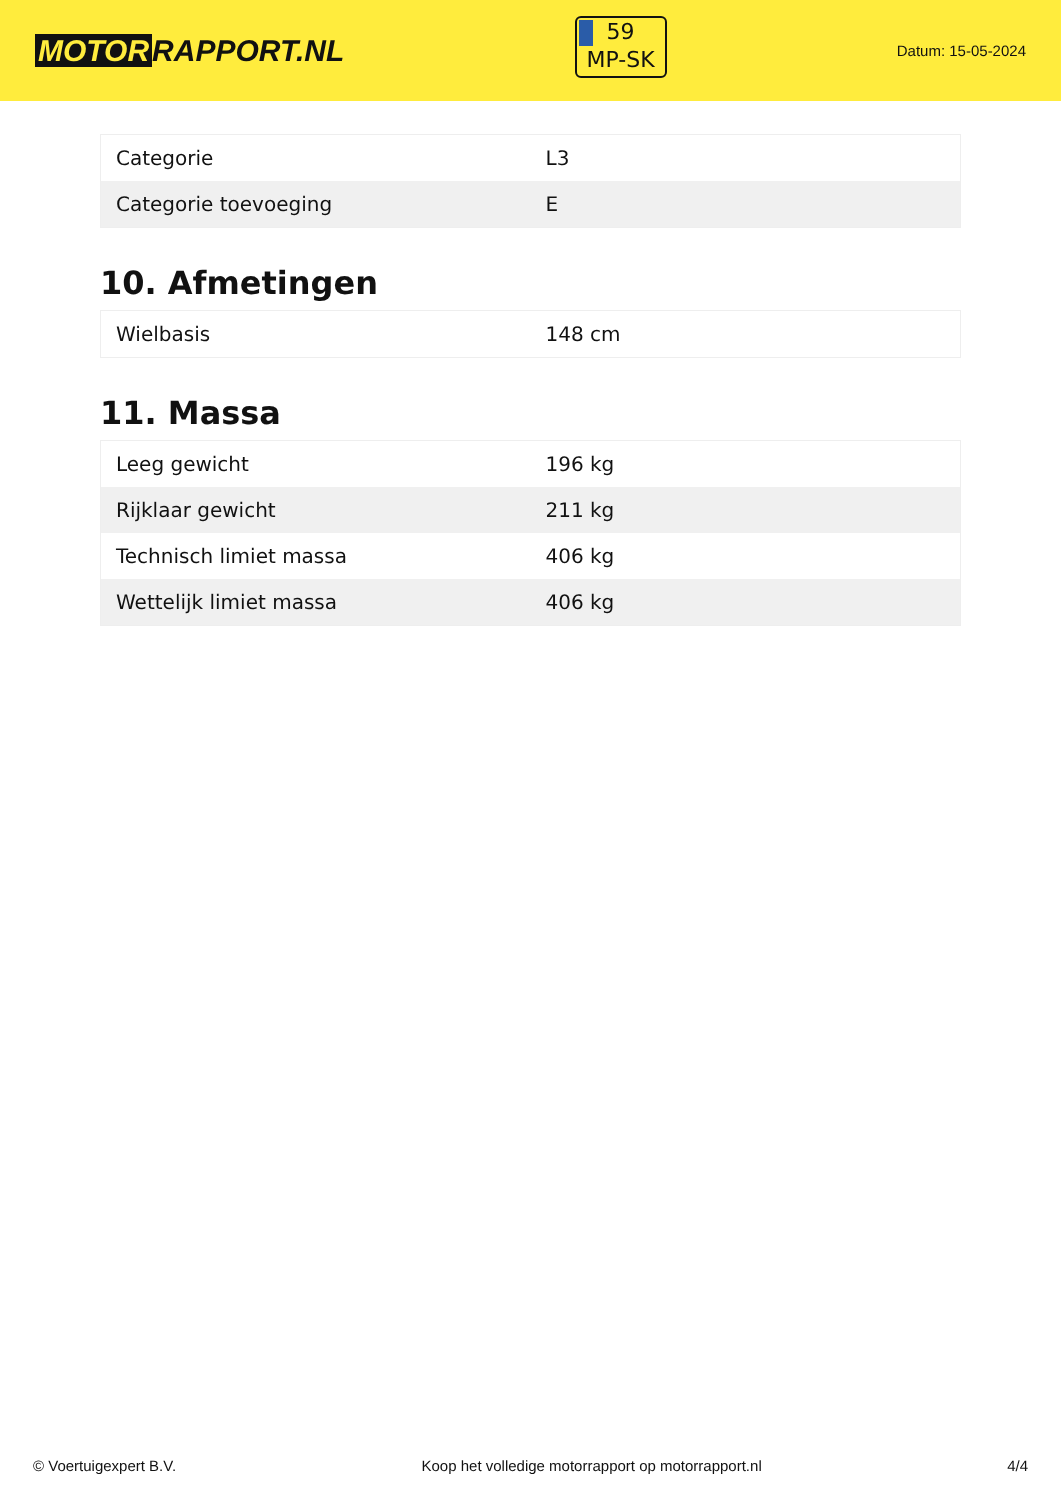MOTOR RAPPORT.NL
59
MP-SK
Datum: 15-05-2024
| Categorie | L3 |
| Categorie toevoeging | E |
10. Afmetingen
| Wielbasis | 148 cm |
11. Massa
| Leeg gewicht | 196 kg |
| Rijklaar gewicht | 211 kg |
| Technisch limiet massa | 406 kg |
| Wettelijk limiet massa | 406 kg |
© Voertuigexpert B.V. Koop het volledige motorrapport op motorrapport.nl 4/4